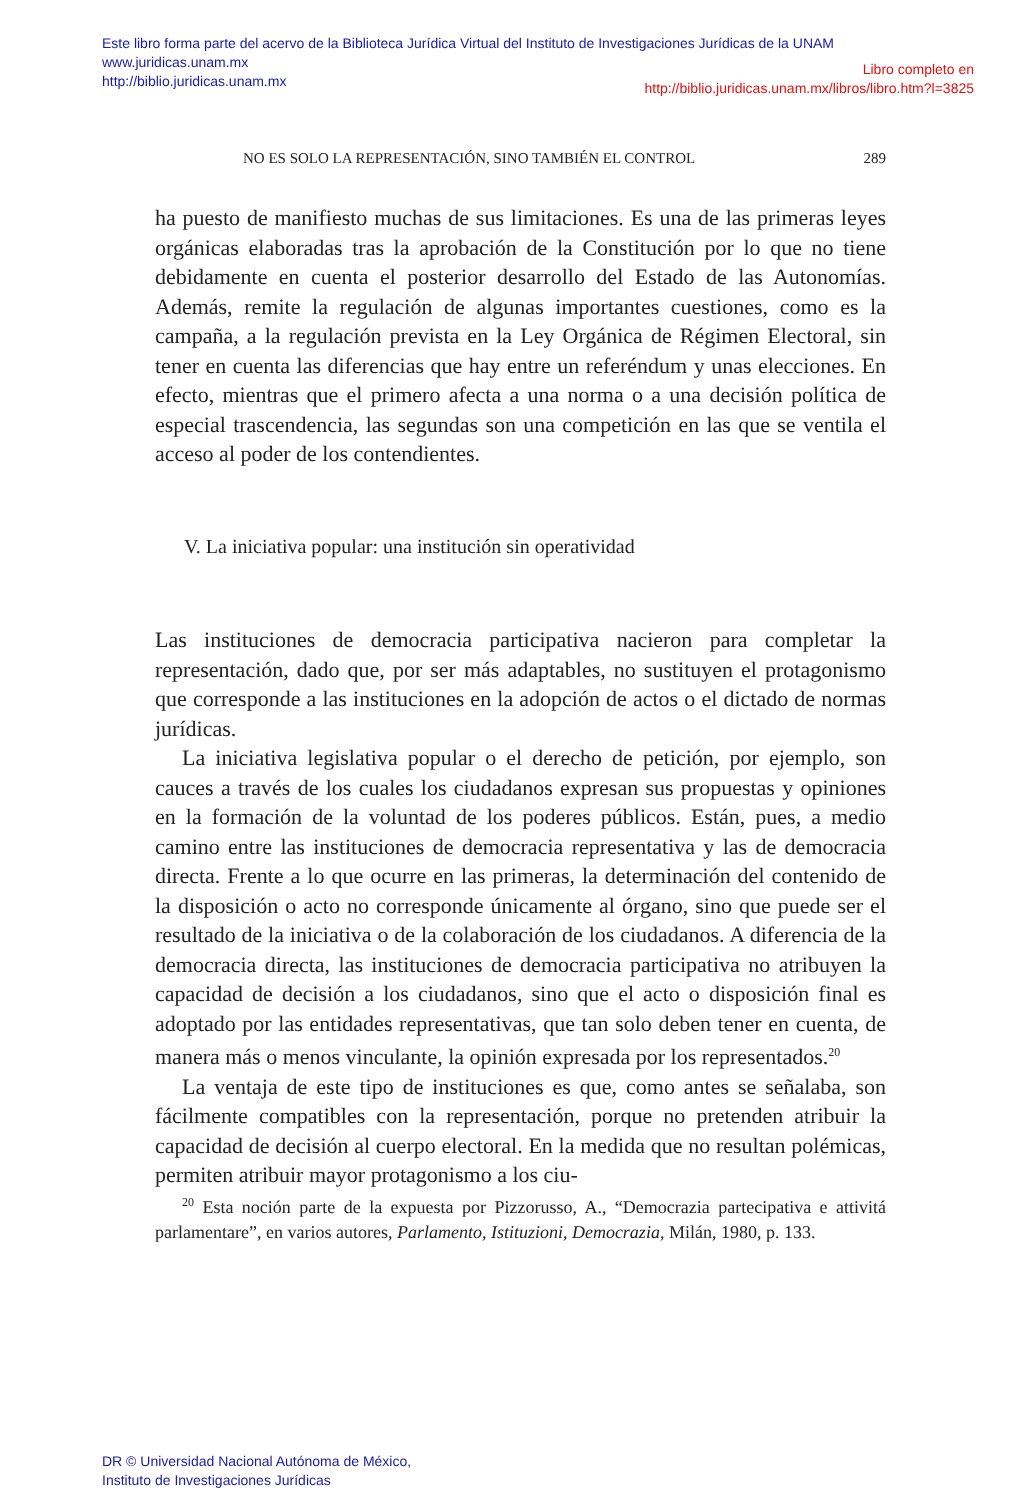Este libro forma parte del acervo de la Biblioteca Jurídica Virtual del Instituto de Investigaciones Jurídicas de la UNAM
www.juridicas.unam.mx
http://biblio.juridicas.unam.mx
Libro completo en
http://biblio.juridicas.unam.mx/libros/libro.htm?l=3825
NO ES SOLO LA REPRESENTACIÓN, SINO TAMBIÉN EL CONTROL 289
ha puesto de manifiesto muchas de sus limitaciones. Es una de las primeras leyes orgánicas elaboradas tras la aprobación de la Constitución por lo que no tiene debidamente en cuenta el posterior desarrollo del Estado de las Autonomías. Además, remite la regulación de algunas importantes cuestiones, como es la campaña, a la regulación prevista en la Ley Orgánica de Régimen Electoral, sin tener en cuenta las diferencias que hay entre un referéndum y unas elecciones. En efecto, mientras que el primero afecta a una norma o a una decisión política de especial trascendencia, las segundas son una competición en las que se ventila el acceso al poder de los contendientes.
V. La iniciativa popular: una institución sin operatividad
Las instituciones de democracia participativa nacieron para completar la representación, dado que, por ser más adaptables, no sustituyen el protagonismo que corresponde a las instituciones en la adopción de actos o el dictado de normas jurídicas.
La iniciativa legislativa popular o el derecho de petición, por ejemplo, son cauces a través de los cuales los ciudadanos expresan sus propuestas y opiniones en la formación de la voluntad de los poderes públicos. Están, pues, a medio camino entre las instituciones de democracia representativa y las de democracia directa. Frente a lo que ocurre en las primeras, la determinación del contenido de la disposición o acto no corresponde únicamente al órgano, sino que puede ser el resultado de la iniciativa o de la colaboración de los ciudadanos. A diferencia de la democracia directa, las instituciones de democracia participativa no atribuyen la capacidad de decisión a los ciudadanos, sino que el acto o disposición final es adoptado por las entidades representativas, que tan solo deben tener en cuenta, de manera más o menos vinculante, la opinión expresada por los representados.<sup>20</sup>
La ventaja de este tipo de instituciones es que, como antes se señalaba, son fácilmente compatibles con la representación, porque no pretenden atribuir la capacidad de decisión al cuerpo electoral. En la medida que no resultan polémicas, permiten atribuir mayor protagonismo a los ciu-
<sup>20</sup> Esta noción parte de la expuesta por Pizzorusso, A., “Democrazia partecipativa e attivitá parlamentare”, en varios autores, Parlamento, Istituzioni, Democrazia, Milán, 1980, p. 133.
DR © Universidad Nacional Autónoma de México,
Instituto de Investigaciones Jurídicas